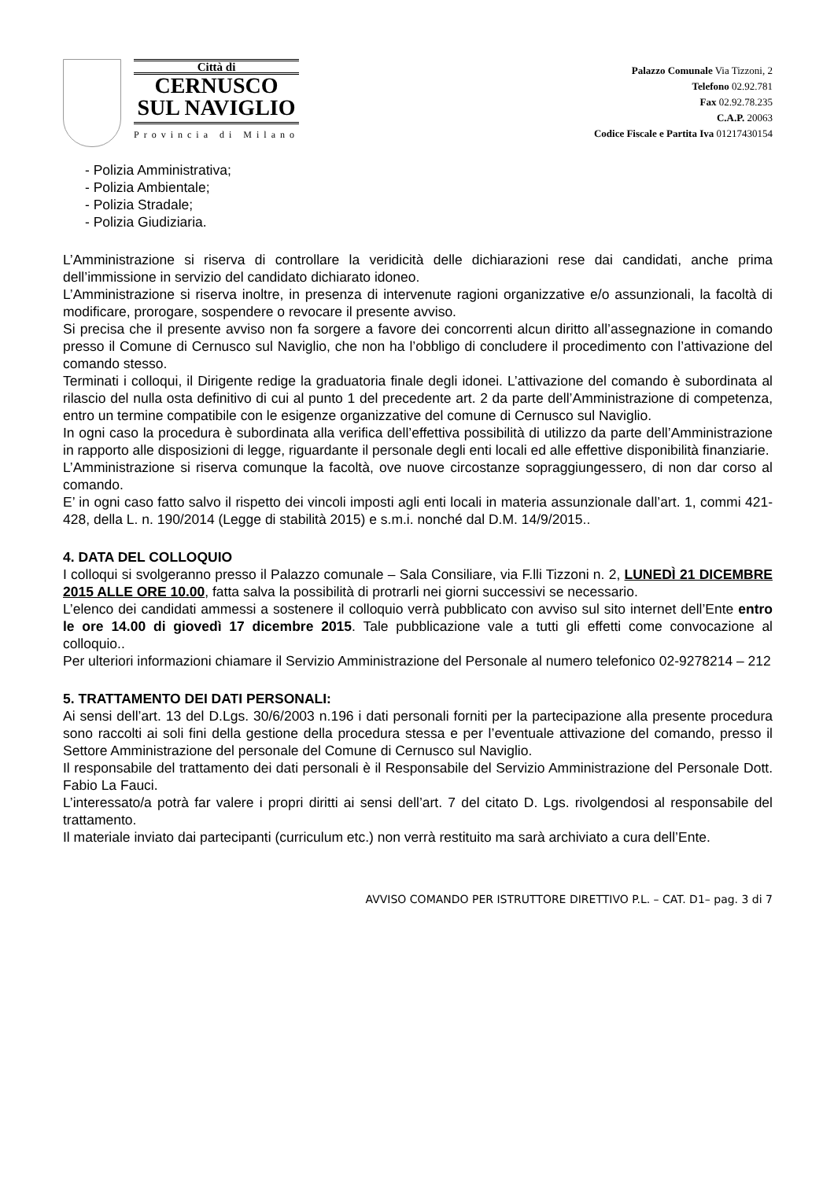Città di
CERNUSCO
SUL NAVIGLIO
Provincia di Milano
Palazzo Comunale Via Tizzoni, 2
Telefono 02.92.781
Fax 02.92.78.235
C.A.P. 20063
Codice Fiscale e Partita Iva 01217430154
- Polizia Amministrativa;
- Polizia Ambientale;
- Polizia Stradale;
- Polizia Giudiziaria.
L’Amministrazione si riserva di controllare la veridicità delle dichiarazioni rese dai candidati, anche prima dell’immissione in servizio del candidato dichiarato idoneo.
L’Amministrazione si riserva inoltre, in presenza di intervenute ragioni organizzative e/o assunzionali, la facoltà di modificare, prorogare, sospendere o revocare il presente avviso.
Si precisa che il presente avviso non fa sorgere a favore dei concorrenti alcun diritto all’assegnazione in comando presso il Comune di Cernusco sul Naviglio, che non ha l’obbligo di concludere il procedimento con l’attivazione del comando stesso.
Terminati i colloqui, il Dirigente redige la graduatoria finale degli idonei. L’attivazione del comando è subordinata al rilascio del nulla osta definitivo di cui al punto 1 del precedente art. 2 da parte dell’Amministrazione di competenza, entro un termine compatibile con le esigenze organizzative del comune di Cernusco sul Naviglio.
In ogni caso la procedura è subordinata alla verifica dell’effettiva possibilità di utilizzo da parte dell’Amministrazione in rapporto alle disposizioni di legge, riguardante il personale degli enti locali ed alle effettive disponibilità finanziarie.
L’Amministrazione si riserva comunque la facoltà, ove nuove circostanze sopraggiungessero, di non dar corso al comando.
E’ in ogni caso fatto salvo il rispetto dei vincoli imposti agli enti locali in materia assunzionale dall’art. 1, commi 421-428, della L. n. 190/2014 (Legge di stabilità 2015) e s.m.i. nonché dal D.M. 14/9/2015..
4. DATA DEL COLLOQUIO
I colloqui si svolgeranno presso il Palazzo comunale – Sala Consiliare, via F.lli Tizzoni n. 2, LUNEDÌ 21 DICEMBRE 2015 ALLE ORE 10.00, fatta salva la possibilità di protrarli nei giorni successivi se necessario.
L’elenco dei candidati ammessi a sostenere il colloquio verrà pubblicato con avviso sul sito internet dell’Ente entro le ore 14.00 di giovedì 17 dicembre 2015. Tale pubblicazione vale a tutti gli effetti come convocazione al colloquio..
Per ulteriori informazioni chiamare il Servizio Amministrazione del Personale al numero telefonico 02-9278214 – 212
5. TRATTAMENTO DEI DATI PERSONALI:
Ai sensi dell’art. 13 del D.Lgs. 30/6/2003 n.196 i dati personali forniti per la partecipazione alla presente procedura sono raccolti ai soli fini della gestione della procedura stessa e per l’eventuale attivazione del comando, presso il Settore Amministrazione del personale del Comune di Cernusco sul Naviglio.
Il responsabile del trattamento dei dati personali è il Responsabile del Servizio Amministrazione del Personale Dott. Fabio La Fauci.
L’interessato/a potrà far valere i propri diritti ai sensi dell’art. 7 del citato D. Lgs. rivolgendosi al responsabile del trattamento.
Il materiale inviato dai partecipanti (curriculum etc.) non verrà restituito ma sarà archiviato a cura dell’Ente.
AVVISO COMANDO PER ISTRUTTORE DIRETTIVO P.L. – CAT. D1– pag. 3 di 7